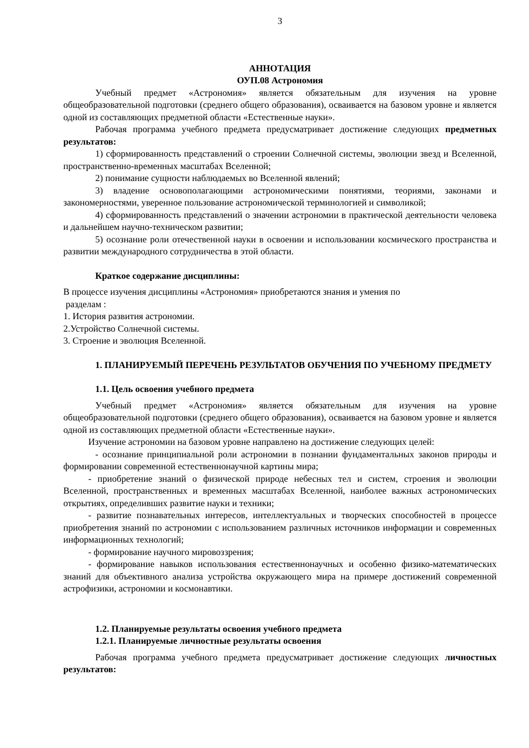3
АННОТАЦИЯ
ОУП.08 Астрономия
Учебный предмет «Астрономия» является обязательным для изучения на уровне общеобразовательной подготовки (среднего общего образования), осваивается на базовом уровне и является одной из составляющих предметной области «Естественные науки».
Рабочая программа учебного предмета предусматривает достижение следующих предметных результатов:
1) сформированность представлений о строении Солнечной системы, эволюции звезд и Вселенной, пространственно-временных масштабах Вселенной;
2) понимание сущности наблюдаемых во Вселенной явлений;
3) владение основополагающими астрономическими понятиями, теориями, законами и закономерностями, уверенное пользование астрономической терминологией и символикой;
4) сформированность представлений о значении астрономии в практической деятельности человека и дальнейшем научно-техническом развитии;
5) осознание роли отечественной науки в освоении и использовании космического пространства и развитии международного сотрудничества в этой области.
Краткое содержание дисциплины:
В процессе изучения дисциплины «Астрономия» приобретаются знания и умения по
разделам :
1. История развития астрономии.
2.Устройство Солнечной системы.
3. Строение и эволюция Вселенной.
1. ПЛАНИРУЕМЫЙ ПЕРЕЧЕНЬ РЕЗУЛЬТАТОВ ОБУЧЕНИЯ ПО УЧЕБНОМУ ПРЕДМЕТУ
1.1. Цель освоения учебного предмета
Учебный предмет «Астрономия» является обязательным для изучения на уровне общеобразовательной подготовки (среднего общего образования), осваивается на базовом уровне и является одной из составляющих предметной области «Естественные науки».
Изучение астрономии на базовом уровне направлено на достижение следующих целей:
- осознание принципиальной роли астрономии в познании фундаментальных законов природы и формировании современной естественнонаучной картины мира;
- приобретение знаний о физической природе небесных тел и систем, строения и эволюции Вселенной, пространственных и временных масштабах Вселенной, наиболее важных астрономических открытиях, определивших развитие науки и техники;
- развитие познавательных интересов, интеллектуальных и творческих способностей в процессе приобретения знаний по астрономии с использованием различных источников информации и современных информационных технологий;
- формирование научного мировоззрения;
- формирование навыков использования естественнонаучных и особенно физико-математических знаний для объективного анализа устройства окружающего мира на примере достижений современной астрофизики, астрономии и космонавтики.
1.2. Планируемые результаты освоения учебного предмета
1.2.1. Планируемые личностные результаты освоения
Рабочая программа учебного предмета предусматривает достижение следующих личностных результатов: